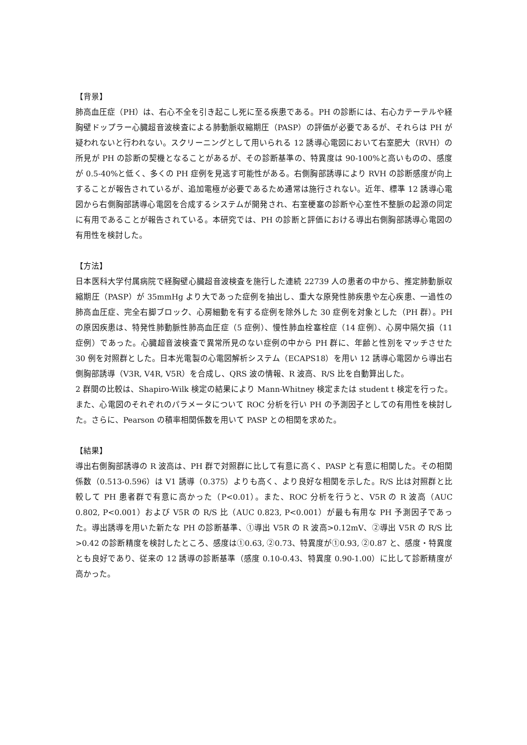【背景】
肺高血圧症（PH）は、右心不全を引き起こし死に至る疾患である。PH の診断には、右心カテーテルや経胸壁ドップラー心臓超音波検査による肺動脈収縮期圧（PASP）の評価が必要であるが、それらは PH が疑われないと行われない。スクリーニングとして用いられる 12 誘導心電図において右室肥大（RVH）の所見が PH の診断の契機となることがあるが、その診断基準の、特異度は 90-100%と高いものの、感度が 0.5-40%と低く、多くの PH 症例を見逃す可能性がある。右側胸部誘導により RVH の診断感度が向上することが報告されているが、追加電極が必要であるため通常は施行されない。近年、標準 12 誘導心電図から右側胸部誘導心電図を合成するシステムが開発され、右室梗塞の診断や心室性不整脈の起源の同定に有用であることが報告されている。本研究では、PH の診断と評価における導出右側胸部誘導心電図の有用性を検討した。
【方法】
日本医科大学付属病院で経胸壁心臓超音波検査を施行した連続 22739 人の患者の中から、推定肺動脈収縮期圧（PASP）が 35mmHg より大であった症例を抽出し、重大な原発性肺疾患や左心疾患、一過性の肺高血圧症、完全右脚ブロック、心房細動を有する症例を除外した 30 症例を対象とした（PH 群）。PH の原因疾患は、特発性肺動脈性肺高血圧症（5 症例）、慢性肺血栓塞栓症（14 症例）、心房中隔欠損（11 症例）であった。心臓超音波検査で異常所見のない症例の中から PH 群に、年齢と性別をマッチさせた 30 例を対照群とした。日本光電製の心電図解析システム（ECAPS18）を用い 12 誘導心電図から導出右側胸部誘導（V3R, V4R, V5R）を合成し、QRS 波の情報、R 波高、R/S 比を自動算出した。
2 群間の比較は、Shapiro-Wilk 検定の結果により Mann-Whitney 検定または student t 検定を行った。また、心電図のそれぞれのパラメータについて ROC 分析を行い PH の予測因子としての有用性を検討した。さらに、Pearson の積率相関係数を用いて PASP との相関を求めた。
【結果】
導出右側胸部誘導の R 波高は、PH 群で対照群に比して有意に高く、PASP と有意に相関した。その相関係数（0.513-0.596）は V1 誘導（0.375）よりも高く、より良好な相関を示した。R/S 比は対照群と比較して PH 患者群で有意に高かった（P<0.01）。また、ROC 分析を行うと、V5R の R 波高（AUC 0.802, P<0.001）および V5R の R/S 比（AUC 0.823, P<0.001）が最も有用な PH 予測因子であった。導出誘導を用いた新たな PH の診断基準、①導出 V5R の R 波高>0.12mV、②導出 V5R の R/S 比>0.42 の診断精度を検討したところ、感度は①0.63, ②0.73、特異度が①0.93, ②0.87 と、感度・特異度とも良好であり、従来の 12 誘導の診断基準（感度 0.10-0.43、特異度 0.90-1.00）に比して診断精度が高かった。